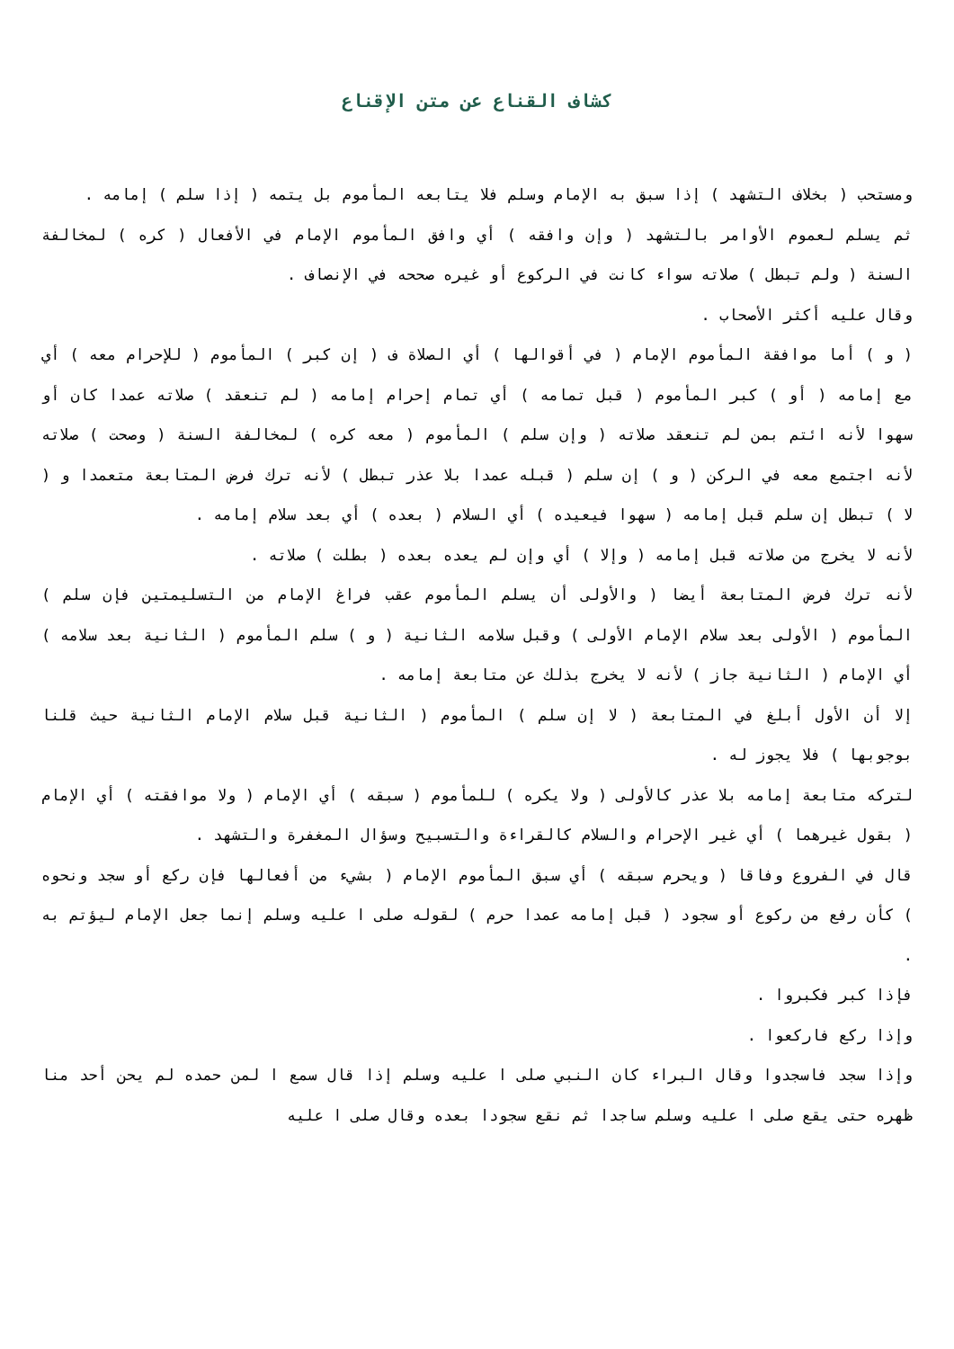كشاف القناع عن متن الإقناع
ومستحب ( بخلاف التشهد ) إذا سبق به الإمام وسلم فلا يتابعه المأموم بل يتمه ( إذا سلم ) إمامه .
ثم يسلم لعموم الأوامر بالتشهد ( وإن وافقه ) أي وافق المأموم الإمام في الأفعال ( كره ) لمخالفة السنة ( ولم تبطل ) صلاته سواء كانت في الركوع أو غيره صححه في الإنصاف .
وقال عليه أكثر الأصحاب .
( و ) أما موافقة المأموم الإمام ( في أقوالها ) أي الصلاة ف ( إن كبر ) المأموم ( للإحرام معه ) أي مع إمامه ( أو ) كبر المأموم ( قبل تمامه ) أي تمام إحرام إمامه ( لم تنعقد ) صلاته عمدا كان أو سهوا لأنه ائتم بمن لم تنعقد صلاته ( وإن سلم ) المأموم ( معه كره ) لمخالفة السنة ( وصحت ) صلاته لأنه اجتمع معه في الركن ( و ) إن سلم ( قبله عمدا بلا عذر تبطل ) لأنه ترك فرض المتابعة متعمدا و ( لا ) تبطل إن سلم قبل إمامه ( سهوا فيعيده ) أي السلام ( بعده ) أي بعد سلام إمامه .
لأنه لا يخرج من صلاته قبل إمامه ( وإلا ) أي وإن لم يعده بعده ( بطلت ) صلاته .
لأنه ترك فرض المتابعة أيضا ( والأولى أن يسلم المأموم عقب فراغ الإمام من التسليمتين فإن سلم ) المأموم ( الأولى بعد سلام الإمام الأولى ) وقبل سلامه الثانية ( و ) سلم المأموم ( الثانية بعد سلامه ) أي الإمام ( الثانية جاز ) لأنه لا يخرج بذلك عن متابعة إمامه .
إلا أن الأول أبلغ في المتابعة ( لا إن سلم ) المأموم ( الثانية قبل سلام الإمام الثانية حيث قلنا بوجوبها ) فلا يجوز له .
لتركه متابعة إمامه بلا عذر كالأولى ( ولا يكره ) للمأموم ( سبقه ) أي الإمام ( ولا موافقته ) أي الإمام ( بقول غيرهما ) أي غير الإحرام والسلام كالقراءة والتسبيح وسؤال المغفرة والتشهد .
قال في الفروع وفاقا ( ويحرم سبقه ) أي سبق المأموم الإمام ( بشيء من أفعالها فإن ركع أو سجد ونحوه ) كأن رفع من ركوع أو سجود ( قبل إمامه عمدا حرم ) لقوله صلى ا عليه وسلم إنما جعل الإمام ليؤتم به .
فإذا كبر فكبروا .
وإذا ركع فاركعوا .
وإذا سجد فاسجدوا وقال البراء كان النبي صلى ا عليه وسلم إذا قال سمع ا لمن حمده لم يحن أحد منا ظهره حتى يقع صلى ا عليه وسلم ساجدا ثم نقع سجودا بعده وقال صلى ا عليه